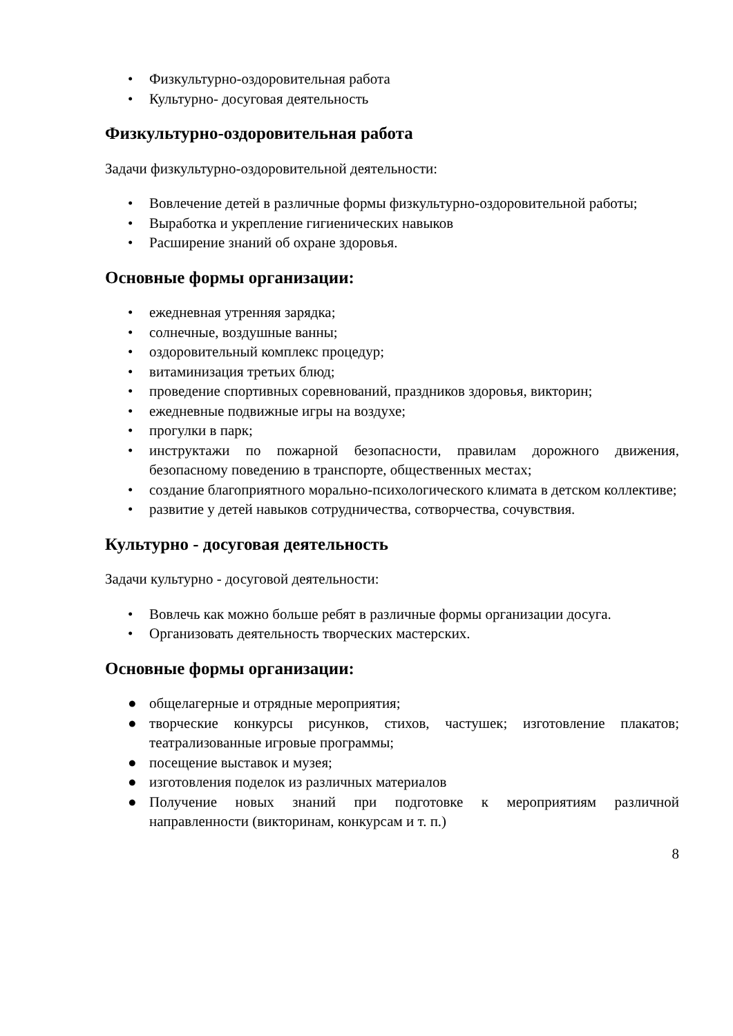• Физкультурно-оздоровительная работа
• Культурно- досуговая деятельность
Физкультурно-оздоровительная работа
Задачи физкультурно-оздоровительной деятельности:
• Вовлечение детей в различные формы физкультурно-оздоровительной работы;
• Выработка и укрепление гигиенических навыков
• Расширение знаний об охране здоровья.
Основные формы организации:
• ежедневная утренняя зарядка;
• солнечные, воздушные ванны;
• оздоровительный комплекс процедур;
• витаминизация третьих блюд;
• проведение спортивных соревнований, праздников здоровья, викторин;
• ежедневные подвижные игры на воздухе;
• прогулки в парк;
• инструктажи по пожарной безопасности, правилам дорожного движения, безопасному поведению в транспорте, общественных местах;
• создание благоприятного морально-психологического климата в детском коллективе;
• развитие у детей навыков сотрудничества, сотворчества, сочувствия.
Культурно - досуговая деятельность
Задачи культурно - досуговой деятельности:
• Вовлечь как можно больше ребят в различные формы организации досуга.
• Организовать деятельность творческих мастерских.
Основные формы организации:
● общелагерные и отрядные мероприятия;
● творческие конкурсы рисунков, стихов, частушек; изготовление плакатов; театрализованные игровые программы;
● посещение выставок и музея;
● изготовления поделок из различных материалов
● Получение новых знаний при подготовке к мероприятиям различной направленности (викторинам, конкурсам и т. п.)
8